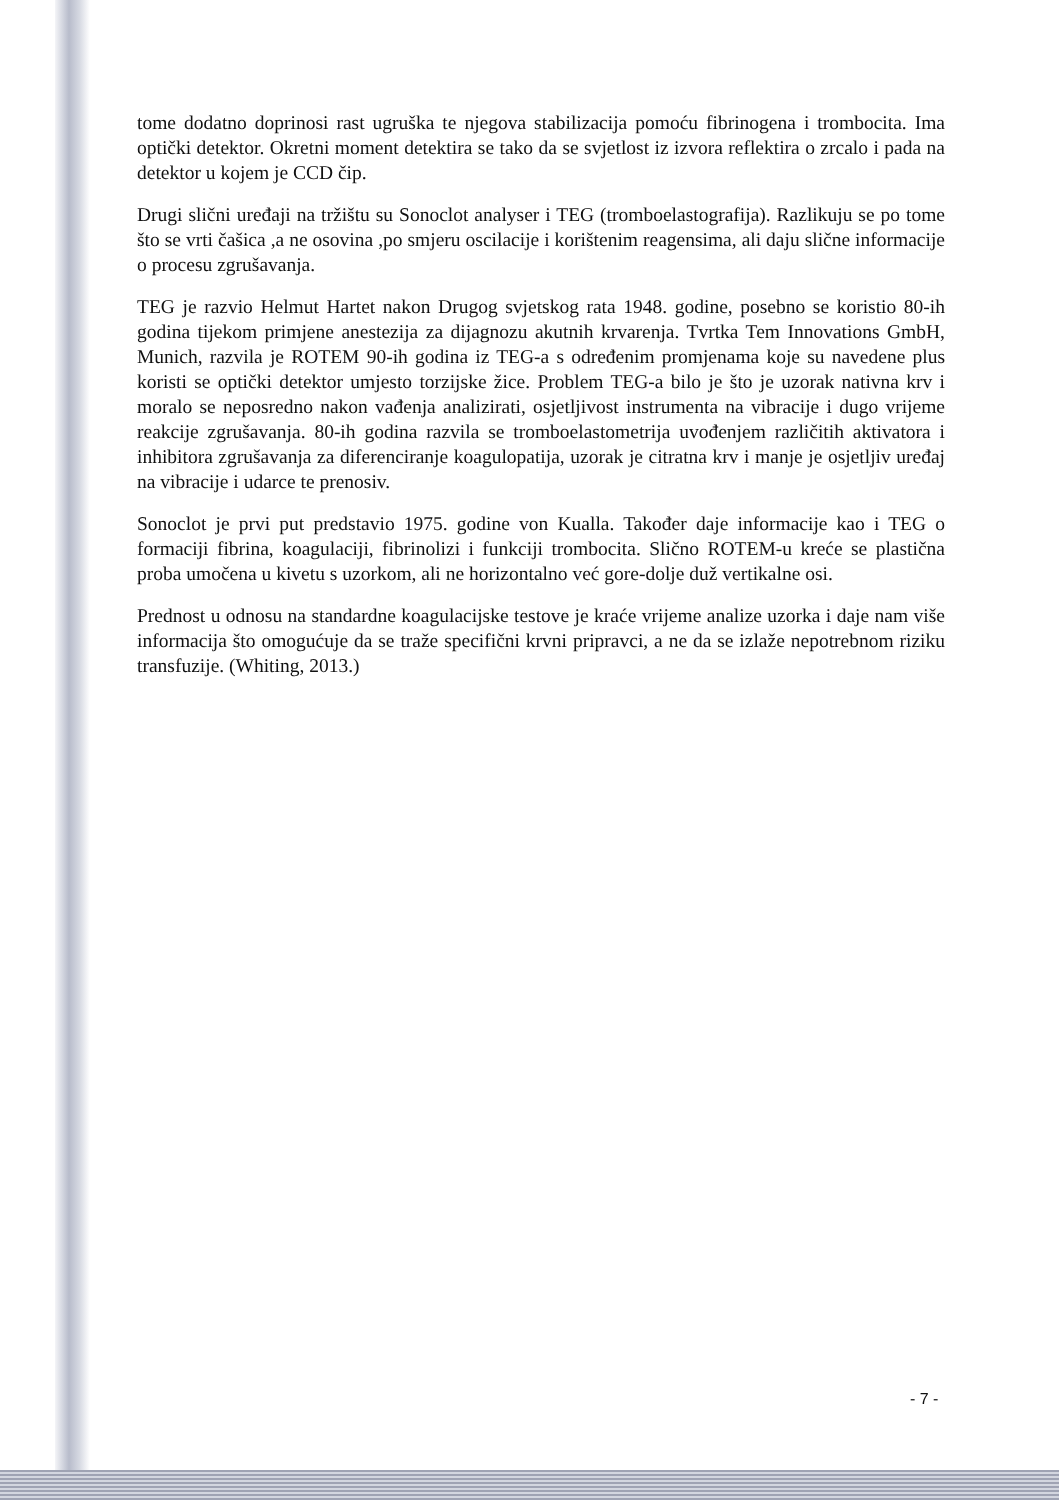tome dodatno doprinosi rast ugruška te njegova stabilizacija pomoću fibrinogena i trombocita. Ima optički detektor. Okretni moment detektira se tako da se svjetlost iz izvora reflektira o zrcalo i pada na detektor u kojem je CCD čip.
Drugi slični uređaji na tržištu su Sonoclot analyser i TEG (tromboelastografija). Razlikuju se po tome što se vrti čašica ,a ne osovina ,po smjeru oscilacije i korištenim reagensima, ali daju slične informacije o procesu zgrušavanja.
TEG je razvio Helmut Hartet nakon Drugog svjetskog rata 1948. godine, posebno se koristio 80-ih godina tijekom primjene anestezija za dijagnozu akutnih krvarenja. Tvrtka Tem Innovations GmbH, Munich, razvila je ROTEM 90-ih godina iz TEG-a s određenim promjenama koje su navedene plus koristi se optički detektor umjesto torzijske žice. Problem TEG-a bilo je što je uzorak nativna krv i moralo se neposredno nakon vađenja analizirati, osjetljivost instrumenta na vibracije i dugo vrijeme reakcije zgrušavanja. 80-ih godina razvila se tromboelastometrija uvođenjem različitih aktivatora i inhibitora zgrušavanja za diferenciranje koagulopatija, uzorak je citratna krv i manje je osjetljiv uređaj na vibracije i udarce te prenosiv.
Sonoclot je prvi put predstavio 1975. godine von Kualla. Također daje informacije kao i TEG o formaciji fibrina, koagulaciji, fibrinolizi i funkciji trombocita. Slično ROTEM-u kreće se plastična proba umočena u kivetu s uzorkom, ali ne horizontalno već gore-dolje duž vertikalne osi.
Prednost u odnosu na standardne koagulacijske testove je kraće vrijeme analize uzorka i daje nam više informacija što omogućuje da se traže specifični krvni pripravci, a ne da se izlaže nepotrebnom riziku transfuzije. (Whiting, 2013.)
- 7 -